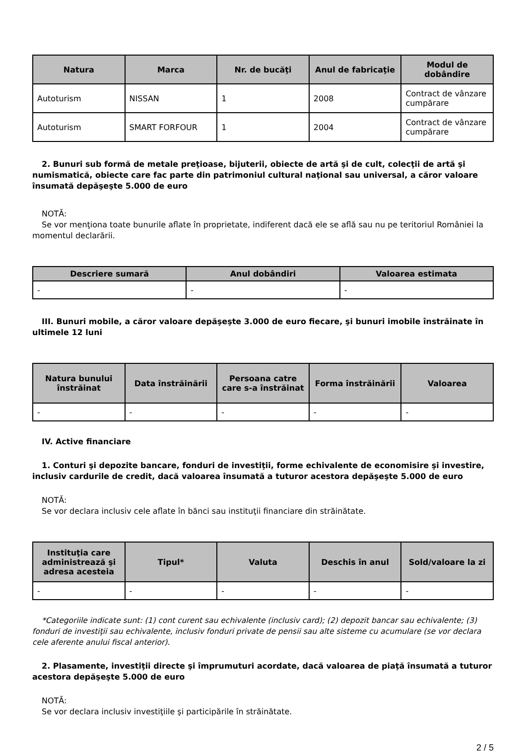| Natura | Marca | Nr. de bucăţi | Anul de fabricaţie | Modul de dobândire |
| --- | --- | --- | --- | --- |
| Autoturism | NISSAN | 1 | 2008 | Contract de vânzare cumpărare |
| Autoturism | SMART FORFOUR | 1 | 2004 | Contract de vânzare cumpărare |
2. Bunuri sub formă de metale preţioase, bijuterii, obiecte de artă şi de cult, colecţii de artă şi numismatică, obiecte care fac parte din patrimoniul cultural naţional sau universal, a căror valoare însumată depăşeşte 5.000 de euro
NOTĂ:
Se vor menţiona toate bunurile aflate în proprietate, indiferent dacă ele se află sau nu pe teritoriul României la momentul declarării.
| Descriere sumară | Anul dobândiri | Valoarea estimata |
| --- | --- | --- |
| - | - | - |
III. Bunuri mobile, a căror valoare depăşeşte 3.000 de euro fiecare, şi bunuri imobile înstrăinate în ultimele 12 luni
| Natura bunului înstrăinat | Data înstrăinării | Persoana catre care s-a înstrăinat | Forma înstrăinării | Valoarea |
| --- | --- | --- | --- | --- |
| - | - | - | - | - |
IV. Active financiare
1. Conturi şi depozite bancare, fonduri de investiţii, forme echivalente de economisire şi investire, inclusiv cardurile de credit, dacă valoarea însumată a tuturor acestora depăşeşte 5.000 de euro
NOTĂ:
Se vor declara inclusiv cele aflate în bănci sau instituţii financiare din străinătate.
| Instituţia care administrează şi adresa acesteia | Tipul* | Valuta | Deschis în anul | Sold/valoare la zi |
| --- | --- | --- | --- | --- |
| - | - | - | - | - |
*Categoriile indicate sunt: (1) cont curent sau echivalente (inclusiv card); (2) depozit bancar sau echivalente; (3) fonduri de investiţii sau echivalente, inclusiv fonduri private de pensii sau alte sisteme cu acumulare (se vor declara cele aferente anului fiscal anterior).
2. Plasamente, investiţii directe şi împrumuturi acordate, dacă valoarea de piaţă însumată a tuturor acestora depăşeşte 5.000 de euro
NOTĂ:
Se vor declara inclusiv investiţiile şi participările în străinătate.
2 / 5